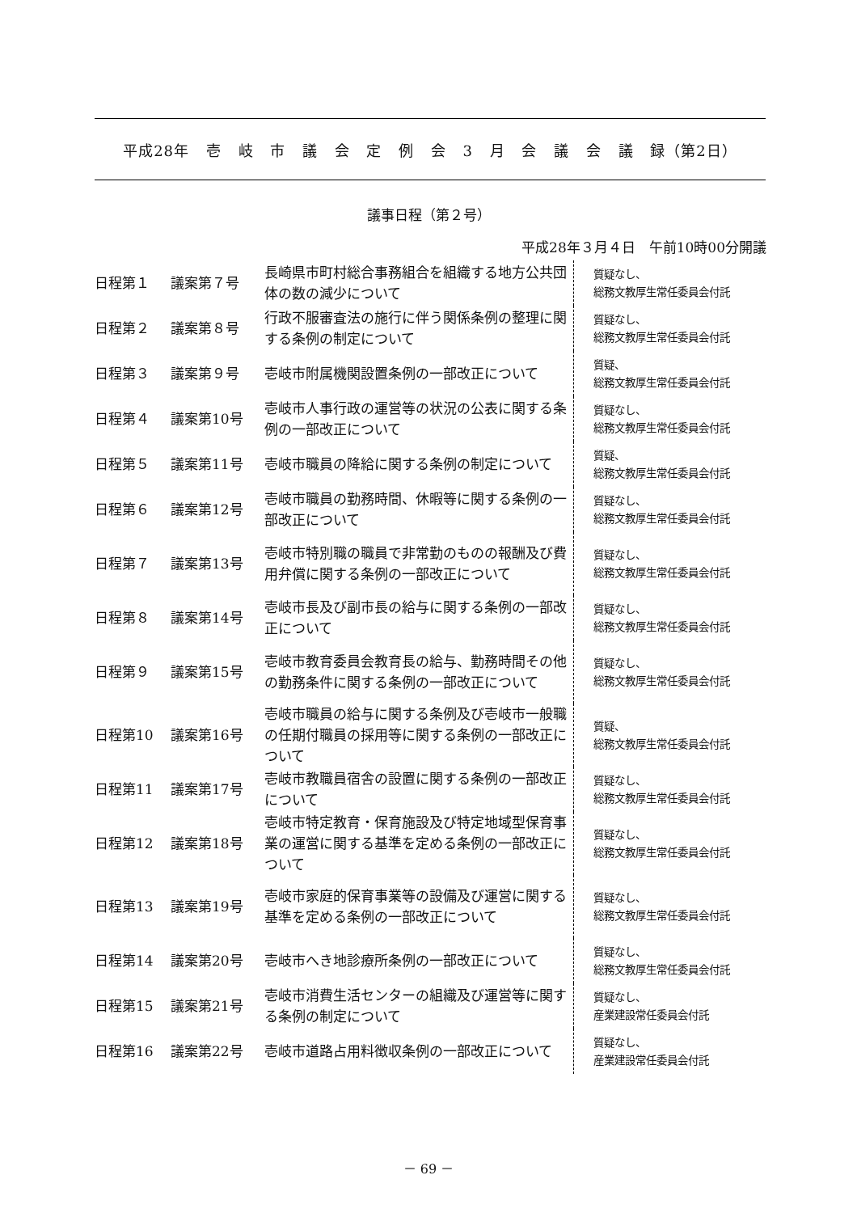平成28年 壱 岐 市 議 会 定 例 会 3 月 会 議 会 議 録（第2日）
議事日程（第２号）
平成28年３月４日　午前10時00分開議
| 日程第１ | 議案第７号 | 長崎県市町村総合事務組合を組織する地方公共団体の数の減少について | 質疑なし、 総務文教厚生常任委員会付託 |
| 日程第２ | 議案第８号 | 行政不服審査法の施行に伴う関係条例の整理に関する条例の制定について | 質疑なし、 総務文教厚生常任委員会付託 |
| 日程第３ | 議案第９号 | 壱岐市附属機関設置条例の一部改正について | 質疑、 総務文教厚生常任委員会付託 |
| 日程第４ | 議案第10号 | 壱岐市人事行政の運営等の状況の公表に関する条例の一部改正について | 質疑なし、 総務文教厚生常任委員会付託 |
| 日程第５ | 議案第11号 | 壱岐市職員の降給に関する条例の制定について | 質疑、 総務文教厚生常任委員会付託 |
| 日程第６ | 議案第12号 | 壱岐市職員の勤務時間、休暇等に関する条例の一部改正について | 質疑なし、 総務文教厚生常任委員会付託 |
| 日程第７ | 議案第13号 | 壱岐市特別職の職員で非常勤のものの報酬及び費用弁償に関する条例の一部改正について | 質疑なし、 総務文教厚生常任委員会付託 |
| 日程第８ | 議案第14号 | 壱岐市長及び副市長の給与に関する条例の一部改正について | 質疑なし、 総務文教厚生常任委員会付託 |
| 日程第９ | 議案第15号 | 壱岐市教育委員会教育長の給与、勤務時間その他の勤務条件に関する条例の一部改正について | 質疑なし、 総務文教厚生常任委員会付託 |
| 日程第10 | 議案第16号 | 壱岐市職員の給与に関する条例及び壱岐市一般職の任期付職員の採用等に関する条例の一部改正について | 質疑、 総務文教厚生常任委員会付託 |
| 日程第11 | 議案第17号 | 壱岐市教職員宿舎の設置に関する条例の一部改正について | 質疑なし、 総務文教厚生常任委員会付託 |
| 日程第12 | 議案第18号 | 壱岐市特定教育・保育施設及び特定地域型保育事業の運営に関する基準を定める条例の一部改正について | 質疑なし、 総務文教厚生常任委員会付託 |
| 日程第13 | 議案第19号 | 壱岐市家庭的保育事業等の設備及び運営に関する基準を定める条例の一部改正について | 質疑なし、 総務文教厚生常任委員会付託 |
| 日程第14 | 議案第20号 | 壱岐市へき地診療所条例の一部改正について | 質疑なし、 総務文教厚生常任委員会付託 |
| 日程第15 | 議案第21号 | 壱岐市消費生活センターの組織及び運営等に関する条例の制定について | 質疑なし、 産業建設常任委員会付託 |
| 日程第16 | 議案第22号 | 壱岐市道路占用料徴収条例の一部改正について | 質疑なし、 産業建設常任委員会付託 |
－ 69 －